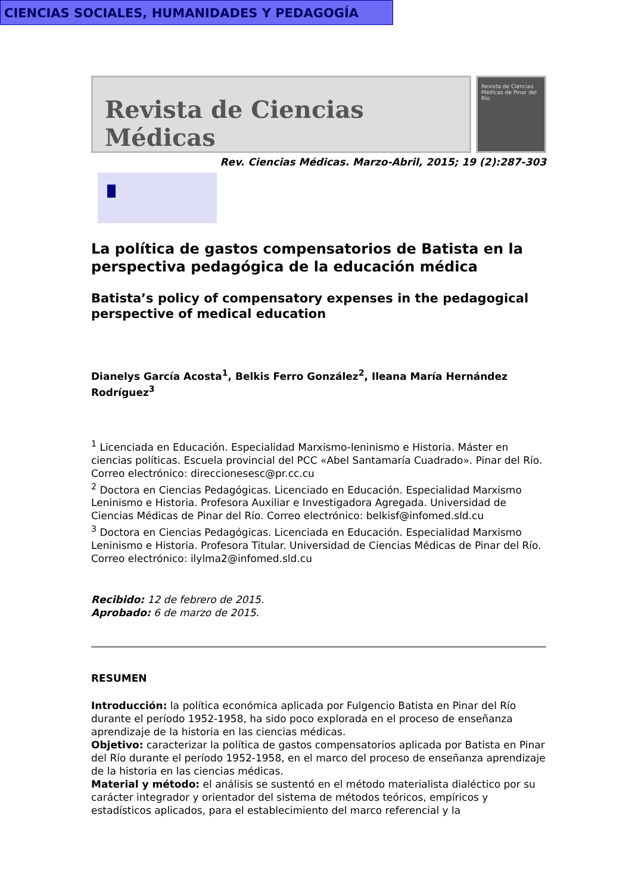Revista de Ciencias Médicas
Revista de Ciencias Médicas de Pinar del Río
Rev. Ciencias Médicas. Marzo-Abril, 2015; 19 (2):287-303
CIENCIAS SOCIALES, HUMANIDADES Y PEDAGOGÍA
La política de gastos compensatorios de Batista en la perspectiva pedagógica de la educación médica
Batista’s policy of compensatory expenses in the pedagogical perspective of medical education
Dianelys García Acosta<sup>1</sup>, Belkis Ferro González<sup>2</sup>, Ileana María Hernández Rodríguez<sup>3</sup>
<sup>1</sup> Licenciada en Educación. Especialidad Marxismo-leninismo e Historia. Máster en ciencias políticas. Escuela provincial del PCC «Abel Santamaría Cuadrado». Pinar del Río. Correo electrónico: direccionesesc@pr.cc.cu
<sup>2</sup> Doctora en Ciencias Pedagógicas. Licenciado en Educación. Especialidad Marxismo Leninismo e Historia. Profesora Auxiliar e Investigadora Agregada. Universidad de Ciencias Médicas de Pinar del Río. Correo electrónico: belkisf@infomed.sld.cu
<sup>3</sup> Doctora en Ciencias Pedagógicas. Licenciada en Educación. Especialidad Marxismo Leninismo e Historia. Profesora Titular. Universidad de Ciencias Médicas de Pinar del Río. Correo electrónico: ilylma2@infomed.sld.cu
Recibido: 12 de febrero de 2015.
Aprobado: 6 de marzo de 2015.
RESUMEN
Introducción: la política económica aplicada por Fulgencio Batista en Pinar del Río durante el período 1952-1958, ha sido poco explorada en el proceso de enseñanza aprendizaje de la historia en las ciencias médicas.
Objetivo: caracterizar la política de gastos compensatorios aplicada por Batista en Pinar del Río durante el período 1952-1958, en el marco del proceso de enseñanza aprendizaje de la historia en las ciencias médicas.
Material y método: el análisis se sustentó en el método materialista dialéctico por su carácter integrador y orientador del sistema de métodos teóricos, empíricos y estadísticos aplicados, para el establecimiento del marco referencial y la